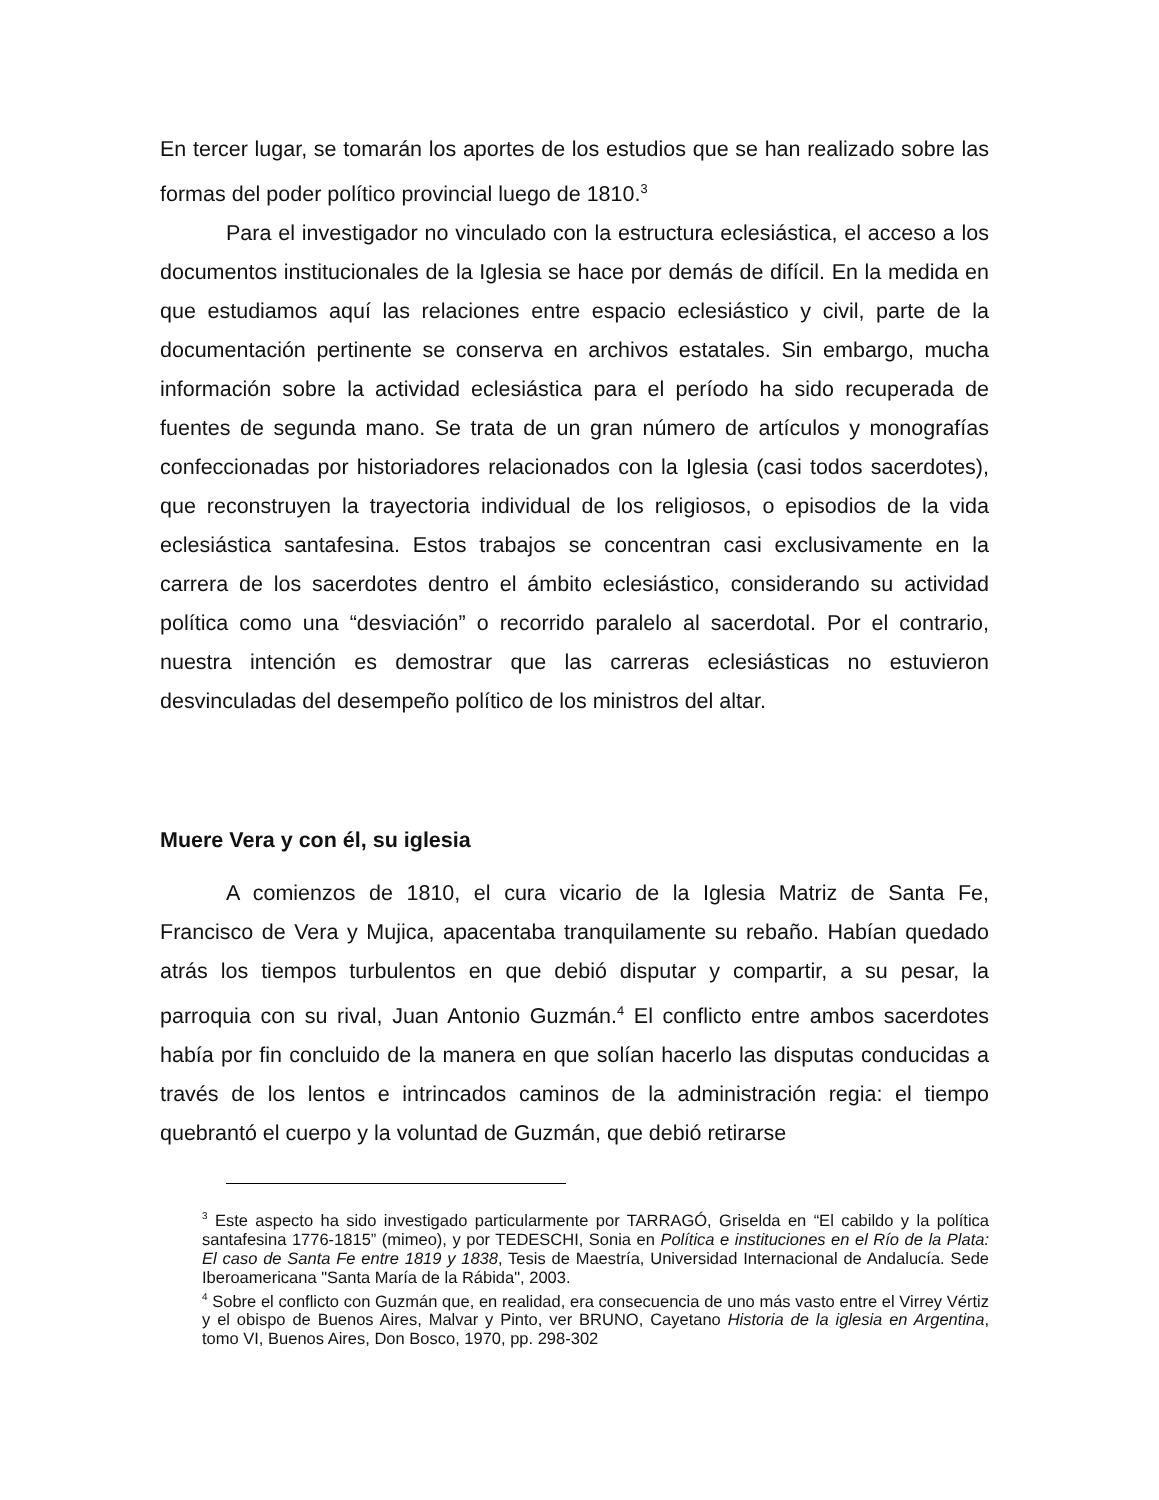En tercer lugar, se tomarán los aportes de los estudios que se han realizado sobre las formas del poder político provincial luego de 1810.<sup>3</sup>
Para el investigador no vinculado con la estructura eclesiástica, el acceso a los documentos institucionales de la Iglesia se hace por demás de difícil. En la medida en que estudiamos aquí las relaciones entre espacio eclesiástico y civil, parte de la documentación pertinente se conserva en archivos estatales. Sin embargo, mucha información sobre la actividad eclesiástica para el período ha sido recuperada de fuentes de segunda mano. Se trata de un gran número de artículos y monografías confeccionadas por historiadores relacionados con la Iglesia (casi todos sacerdotes), que reconstruyen la trayectoria individual de los religiosos, o episodios de la vida eclesiástica santafesina. Estos trabajos se concentran casi exclusivamente en la carrera de los sacerdotes dentro el ámbito eclesiástico, considerando su actividad política como una “desviación” o recorrido paralelo al sacerdotal. Por el contrario, nuestra intención es demostrar que las carreras eclesiásticas no estuvieron desvinculadas del desempeño político de los ministros del altar.
Muere Vera y con él, su iglesia
A comienzos de 1810, el cura vicario de la Iglesia Matriz de Santa Fe, Francisco de Vera y Mujica, apacentaba tranquilamente su rebaño. Habían quedado atrás los tiempos turbulentos en que debió disputar y compartir, a su pesar, la parroquia con su rival, Juan Antonio Guzmán.<sup>4</sup> El conflicto entre ambos sacerdotes había por fin concluido de la manera en que solían hacerlo las disputas conducidas a través de los lentos e intrincados caminos de la administración regia: el tiempo quebrantó el cuerpo y la voluntad de Guzmán, que debió retirarse
<sup>3</sup> Este aspecto ha sido investigado particularmente por TARRAGÓ, Griselda en “El cabildo y la política santafesina 1776-1815” (mimeo), y por TEDESCHI, Sonia en Política e instituciones en el Río de la Plata: El caso de Santa Fe entre 1819 y 1838, Tesis de Maestría, Universidad Internacional de Andalucía. Sede Iberoamericana "Santa María de la Rábida", 2003.
<sup>4</sup> Sobre el conflicto con Guzmán que, en realidad, era consecuencia de uno más vasto entre el Virrey Vértiz y el obispo de Buenos Aires, Malvar y Pinto, ver BRUNO, Cayetano Historia de la iglesia en Argentina, tomo VI, Buenos Aires, Don Bosco, 1970, pp. 298-302